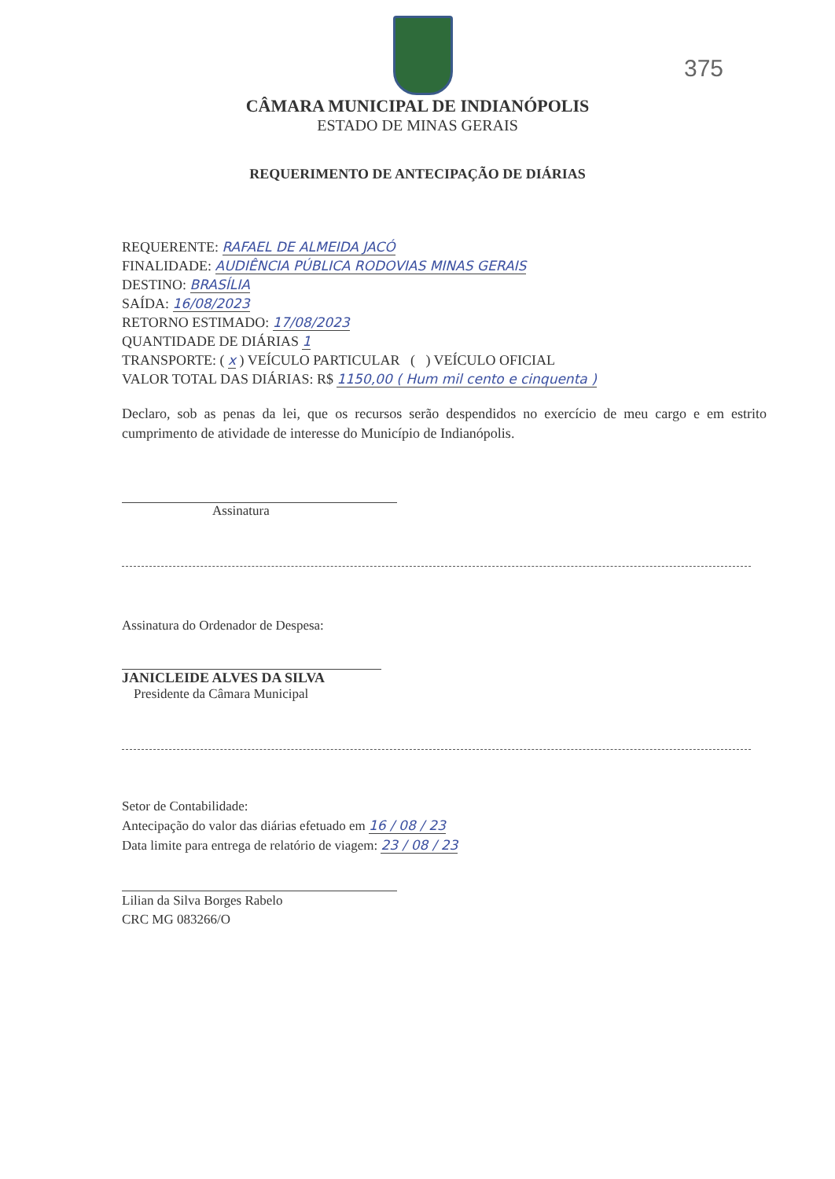375
CÂMARA MUNICIPAL DE INDIANÓPOLIS
ESTADO DE MINAS GERAIS
REQUERIMENTO DE ANTECIPAÇÃO DE DIÁRIAS
REQUERENTE: RAFAEL DE ALMEIDA JACÓ
FINALIDADE: AUDIÊNCIA PÚBLICA RODOVIAS MINAS GERAIS
DESTINO: BRASÍLIA
SAÍDA: 16/08/2023
RETORNO ESTIMADO: 17/08/2023
QUANTIDADE DE DIÁRIAS 1
TRANSPORTE: ( x ) VEÍCULO PARTICULAR ( ) VEÍCULO OFICIAL
VALOR TOTAL DAS DIÁRIAS: R$ 1150,00 ( Hum mil cento e cinquenta )
Declaro, sob as penas da lei, que os recursos serão despendidos no exercício de meu cargo e em estrito cumprimento de atividade de interesse do Município de Indianópolis.
Assinatura
Assinatura do Ordenador de Despesa:
JANICLEIDE ALVES DA SILVA
Presidente da Câmara Municipal
Setor de Contabilidade:
Antecipação do valor das diárias efetuado em 16 / 08 / 23
Data limite para entrega de relatório de viagem: 23 / 08 / 23
Lilian da Silva Borges Rabelo
CRC MG 083266/O